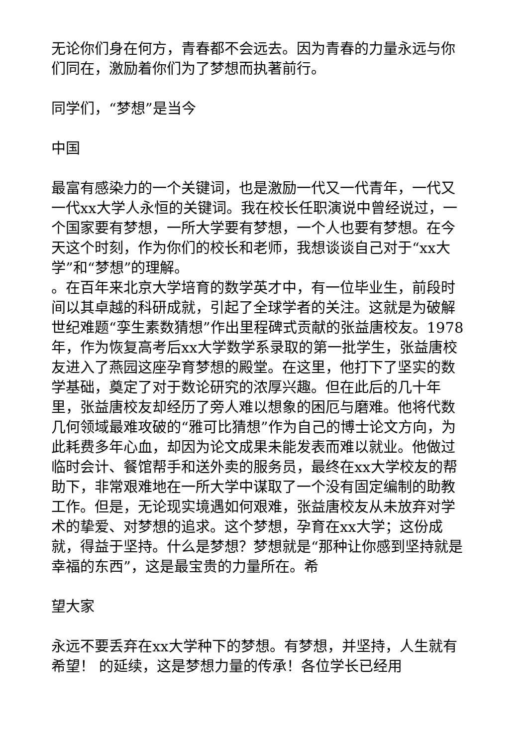无论你们身在何方，青春都不会远去。因为青春的力量永远与你们同在，激励着你们为了梦想而执著前行。
同学们，“梦想”是当今
中国
最富有感染力的一个关键词，也是激励一代又一代青年，一代又一代xx大学人永恒的关键词。我在校长任职演说中曾经说过，一个国家要有梦想，一所大学要有梦想，一个人也要有梦想。在今天这个时刻，作为你们的校长和老师，我想谈谈自己对于“xx大学”和“梦想”的理解。
。在百年来北京大学培育的数学英才中，有一位毕业生，前段时间以其卓越的科研成就，引起了全球学者的关注。这就是为破解世纪难题“孪生素数猜想”作出里程碑式贡献的张益唐校友。1978年，作为恢复高考后xx大学数学系录取的第一批学生，张益唐校友进入了燕园这座孕育梦想的殿堂。在这里，他打下了坚实的数学基础，奠定了对于数论研究的浓厚兴趣。但在此后的几十年里，张益唐校友却经历了旁人难以想象的困厄与磨难。他将代数几何领域最难攻破的“雅可比猜想”作为自己的博士论文方向，为此耗费多年心血，却因为论文成果未能发表而难以就业。他做过临时会计、餐馆帮手和送外卖的服务员，最终在xx大学校友的帮助下，非常艰难地在一所大学中谋取了一个没有固定编制的助教工作。但是，无论现实境遇如何艰难，张益唐校友从未放弃对学术的挚爱、对梦想的追求。这个梦想，孕育在xx大学；这份成就，得益于坚持。什么是梦想？梦想就是“那种让你感到坚持就是幸福的东西”，这是最宝贵的力量所在。希
望大家
永远不要丢弃在xx大学种下的梦想。有梦想，并坚持，人生就有希望！ 的延续，这是梦想力量的传承！各位学长已经用